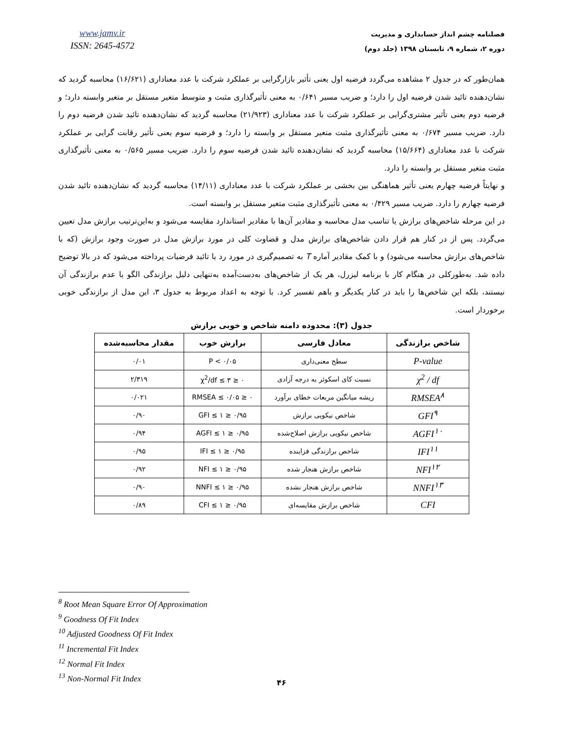www.jamv.ir
ISSN: 2645-4572
فصلنامه چشم انداز حسابداری و مدیریت
دوره ۲، شماره ۹، تابستان ۱۳۹۸ (جلد دوم)
همان‌طور که در جدول ۲ مشاهده می‌گردد فرضیه اول یعنی تأثیر بازارگرایی بر عملکرد شرکت با عدد معناداری (۱۶/۶۲۱) محاسبه گردید که نشان‌دهنده تائید شدن فرضیه اول را دارد؛ و ضریب مسیر ۰/۶۴۱ به معنی تأثیرگذاری مثبت و متوسط متغیر مستقل بر متغیر وابسته دارد؛ و فرضیه دوم یعنی تأثیر مشتری‌گرایی بر عملکرد شرکت با عدد معناداری (۲۱/۹۲۳) محاسبه گردید که نشان‌دهنده تائید شدن فرضیه دوم را دارد. ضریب مسیر ۰/۶۷۴ به معنی تأثیرگذاری مثبت متغیر مستقل بر وابسته را دارد؛ و فرضیه سوم یعنی تأثیر رقابت گرایی بر عملکرد شرکت با عدد معناداری (۱۵/۶۶۴) محاسبه گردید که نشان‌دهنده تائید شدن فرضیه سوم را دارد. ضریب مسیر ۰/۵۶۵ به معنی تأثیرگذاری مثبت متغیر مستقل بر وابسته را دارد.
و نهایتاً فرضیه چهارم یعنی تأثیر هماهنگی بین بخشی بر عملکرد شرکت با عدد معناداری (۱۴/۱۱) محاسبه گردید که نشان‌دهنده تائید شدن فرضیه چهارم را دارد. ضریب مسیر ۰/۴۲۹ به معنی تأثیرگذاری مثبت متغیر مستقل بر وابسته است.
در این مرحله شاخص‌های برازش یا تناسب مدل محاسبه و مقادیر آن‌ها با مقادیر استاندارد مقایسه می‌شود و به‌این‌ترتیب برازش مدل تعیین می‌گردد. پس از در کنار هم قرار دادن شاخص‌های برازش مدل و قضاوت کلی در مورد برازش مدل در صورت وجود برازش (که با شاخص‌های برازش محاسبه می‌شود) و با کمک مقادیر آماره T به تصمیم‌گیری در مورد رد یا تائید فرضیات پرداخته می‌شود که در بالا توضیح داده شد. به‌طورکلی در هنگام کار با برنامه لیزرل، هر یک از شاخص‌های به‌دست‌آمده به‌تنهایی دلیل برازندگی الگو یا عدم برازندگی آن نیستند، بلکه این شاخص‌ها را باید در کنار یکدیگر و باهم تفسیر کرد. با توجه به اعداد مربوط به جدول ۳، این مدل از برازندگی خوبی برخوردار است.
جدول (۳): محدوده دامنه شاخص و خوبی برازش
| شاخص برازندگی | معادل فارسی | برازش خوب | مقدار محاسبه‌شده |
| --- | --- | --- | --- |
| P-value | سطح معنی‌داری | ۰/۰۵ > P | ۰/۰۱ |
| χ<sup>2</sup> / df | نسبت کای اسکوئر به درجه آزادی | ۰ ≤ χ<sup>2</sup>/df ≤ ۳ | ۲/۳۱۹ |
| RMSEA<sup>۸</sup> | ریشه میانگین مربعات خطای برآورد | ۰ ≤ RMSEA ≤ ۰/۰۵ | ۰/۰۲۱ |
| GFI<sup>۹</sup> | شاخص نیکویی برازش | ۰/۹۵ ≤ GFI ≤ ۱ | ۰/۹۰ |
| AGFI<sup>۱۰</sup> | شاخص نیکویی برازش اصلاح‌شده | ۰/۹۵ ≤ AGFI ≤ ۱ | ۰/۹۴ |
| IFI<sup>۱۱</sup> | شاخص برازندگی فزاینده | ۰/۹۵ ≤ IFI ≤ ۱ | ۰/۹۵ |
| NFI<sup>۱۲</sup> | شاخص برازش هنجار شده | ۰/۹۵ ≤ NFI ≤ ۱ | ۰/۹۲ |
| NNFI<sup>۱۳</sup> | شاخص برازش هنجار نشده | ۰/۹۵ ≤ NNFI ≤ ۱ | ۰/۹۰ |
| CFI | شاخص برازش مقایسه‌ای | ۰/۹۵ ≤ CFI ≤ ۱ | ۰/۸۹ |
<sup>8</sup> Root Mean Square Error Of Approximation
<sup>9</sup> Goodness Of Fit Index
<sup>10</sup> Adjusted Goodness Of Fit Index
<sup>11</sup> Incremental Fit Index
<sup>12</sup> Normal Fit Index
<sup>13</sup> Non-Normal Fit Index
۴۶